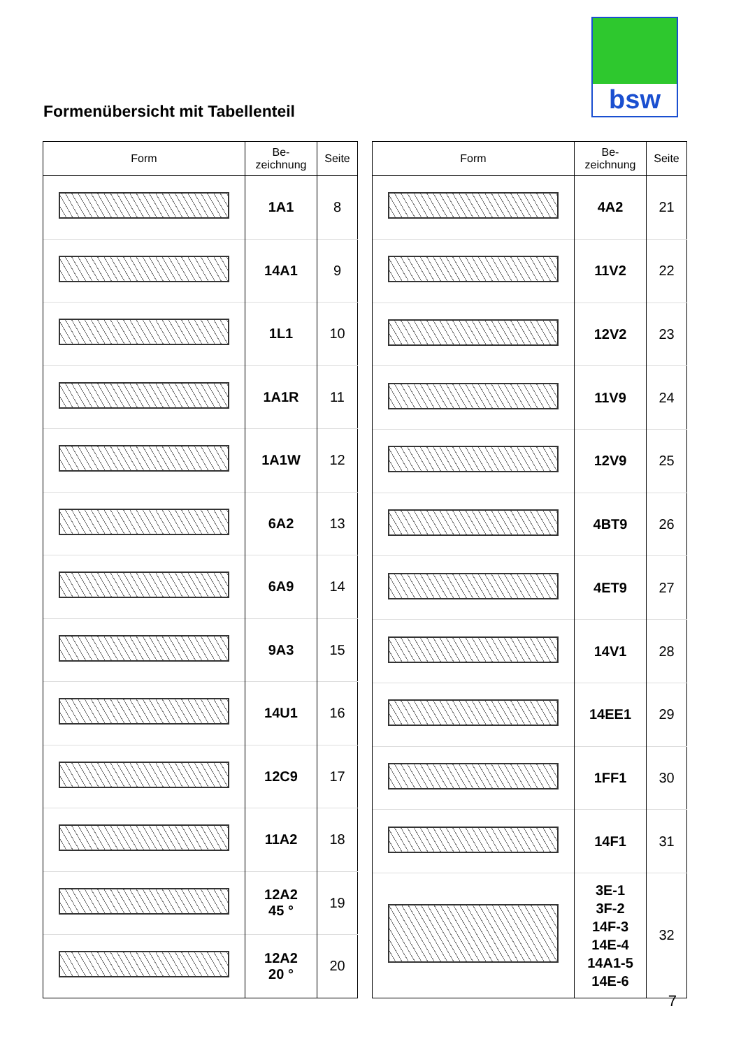bsw
Formenübersicht mit Tabellenteil
| Form | Be- zeichnung | Seite |
| --- | --- | --- |
| | 1A1 | 8 |
| | 14A1 | 9 |
| | 1L1 | 10 |
| | 1A1R | 11 |
| | 1A1W | 12 |
| | 6A2 | 13 |
| | 6A9 | 14 |
| | 9A3 | 15 |
| | 14U1 | 16 |
| | 12C9 | 17 |
| | 11A2 | 18 |
| | 12A2 45 ° | 19 |
| | 12A2 20 ° | 20 |
| Form | Be- zeichnung | Seite |
| --- | --- | --- |
| | 4A2 | 21 |
| | 11V2 | 22 |
| | 12V2 | 23 |
| | 11V9 | 24 |
| | 12V9 | 25 |
| | 4BT9 | 26 |
| | 4ET9 | 27 |
| | 14V1 | 28 |
| | 14EE1 | 29 |
| | 1FF1 | 30 |
| | 14F1 | 31 |
| | 3E-1 3F-2 14F-3 14E-4 14A1-5 14E-6 | 32 |
7